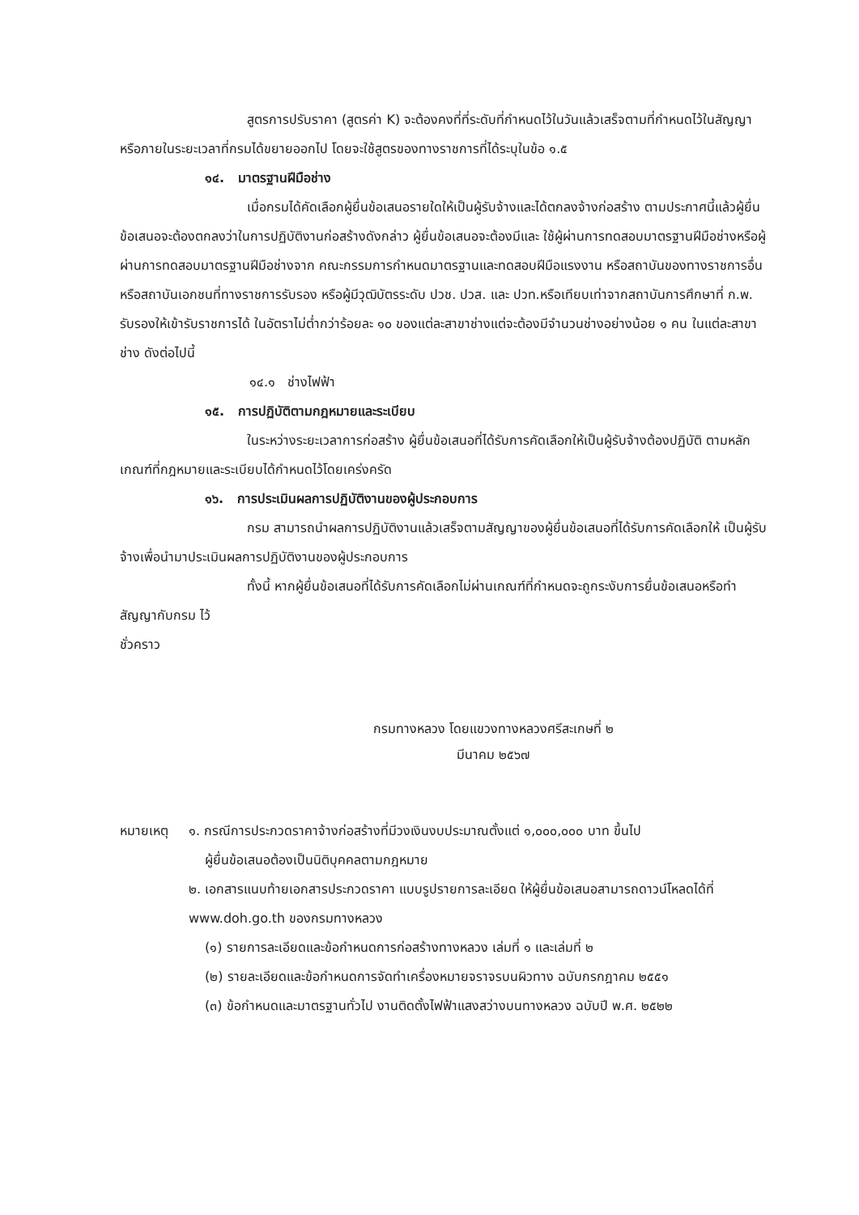สูตรการปรับราคา (สูตรค่า K) จะต้องคงที่ที่ระดับที่กำหนดไว้ในวันแล้วเสร็จตามที่กำหนดไว้ในสัญญา หรือภายในระยะเวลาที่กรมได้ขยายออกไป โดยจะใช้สูตรของทางราชการที่ได้ระบุในข้อ ๑.๕
๑๔. มาตรฐานฝีมือช่าง
เมื่อกรมได้คัดเลือกผู้ยื่นข้อเสนอรายใดให้เป็นผู้รับจ้างและได้ตกลงจ้างก่อสร้าง ตามประกาศนี้แล้วผู้ยื่นข้อเสนอจะต้องตกลงว่าในการปฏิบัติงานก่อสร้างดังกล่าว ผู้ยื่นข้อเสนอจะต้องมีและ ใช้ผู้ผ่านการทดสอบมาตรฐานฝีมือช่างหรือผู้ผ่านการทดสอบมาตรฐานฝีมือช่างจาก คณะกรรมการกำหนดมาตรฐานและทดสอบฝีมือแรงงาน หรือสถาบันของทางราชการอื่น หรือสถาบันเอกชนที่ทางราชการรับรอง หรือผู้มีวุฒิบัตรระดับ ปวช. ปวส. และ ปวท.หรือเทียบเท่าจากสถาบันการศึกษาที่ ก.พ. รับรองให้เข้ารับราชการได้ ในอัตราไม่ต่ำกว่าร้อยละ ๑๐ ของแต่ละสาขาช่างแต่จะต้องมีจำนวนช่างอย่างน้อย ๑ คน ในแต่ละสาขาช่าง ดังต่อไปนี้
๑๔.๑ ช่างไฟฟ้า
๑๕. การปฏิบัติตามกฎหมายและระเบียบ
ในระหว่างระยะเวลาการก่อสร้าง ผู้ยื่นข้อเสนอที่ได้รับการคัดเลือกให้เป็นผู้รับจ้างต้องปฏิบัติ ตามหลักเกณฑ์ที่กฎหมายและระเบียบได้กำหนดไว้โดยเคร่งครัด
๑๖. การประเมินผลการปฏิบัติงานของผู้ประกอบการ
กรม สามารถนำผลการปฏิบัติงานแล้วเสร็จตามสัญญาของผู้ยื่นข้อเสนอที่ได้รับการคัดเลือกให้ เป็นผู้รับจ้างเพื่อนำมาประเมินผลการปฏิบัติงานของผู้ประกอบการ
ทั้งนี้ หากผู้ยื่นข้อเสนอที่ได้รับการคัดเลือกไม่ผ่านเกณฑ์ที่กำหนดจะถูกระงับการยื่นข้อเสนอหรือทำสัญญากับกรม ไว้
ชั่วคราว
กรมทางหลวง โดยแขวงทางหลวงศรีสะเกษที่ ๒
มีนาคม ๒๕๖๗
หมายเหตุ ๑. กรณีการประกวดราคาจ้างก่อสร้างที่มีวงเงินงบประมาณตั้งแต่ ๑,๐๐๐,๐๐๐ บาท ขึ้นไป
ผู้ยื่นข้อเสนอต้องเป็นนิติบุคคลตามกฎหมาย
๒. เอกสารแนบท้ายเอกสารประกวดราคา แบบรูปรายการละเอียด ให้ผู้ยื่นข้อเสนอสามารถดาวน์โหลดได้ที่ www.doh.go.th ของกรมทางหลวง
(๑) รายการละเอียดและข้อกำหนดการก่อสร้างทางหลวง เล่มที่ ๑ และเล่มที่ ๒
(๒) รายละเอียดและข้อกำหนดการจัดทำเครื่องหมายจราจรบนผิวทาง ฉบับกรกฎาคม ๒๕๕๑
(๓) ข้อกำหนดและมาตรฐานทั่วไป งานติดตั้งไฟฟ้าแสงสว่างบนทางหลวง ฉบับปี พ.ศ. ๒๕๒๒